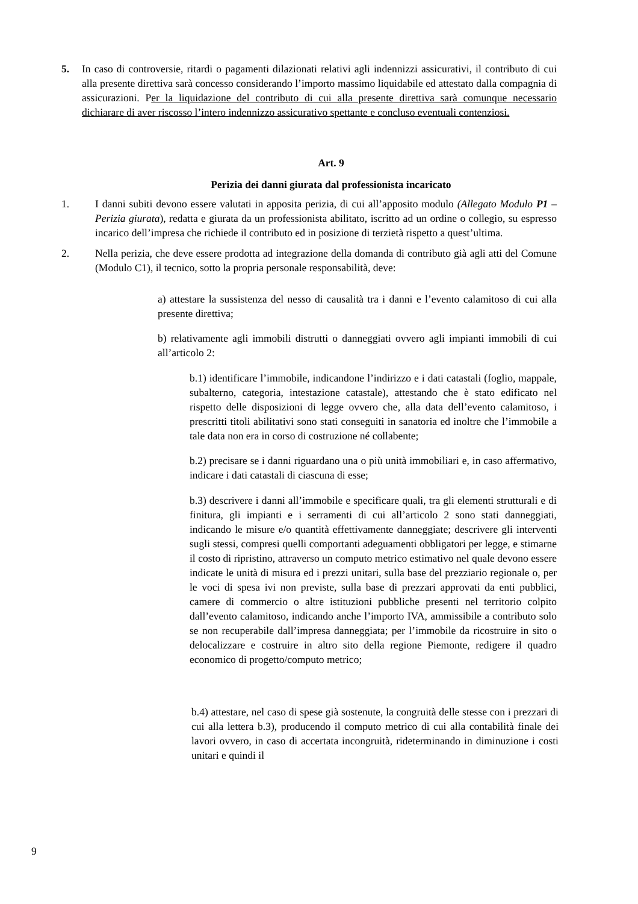5. In caso di controversie, ritardi o pagamenti dilazionati relativi agli indennizzi assicurativi, il contributo di cui alla presente direttiva sarà concesso considerando l’importo massimo liquidabile ed attestato dalla compagnia di assicurazioni. Per la liquidazione del contributo di cui alla presente direttiva sarà comunque necessario dichiarare di aver riscosso l’intero indennizzo assicurativo spettante e concluso eventuali contenziosi.
Art. 9
Perizia dei danni giurata dal professionista incaricato
1. I danni subiti devono essere valutati in apposita perizia, di cui all’apposito modulo (Allegato Modulo P1 – Perizia giurata), redatta e giurata da un professionista abilitato, iscritto ad un ordine o collegio, su espresso incarico dell’impresa che richiede il contributo ed in posizione di terzietà rispetto a quest’ultima.
2. Nella perizia, che deve essere prodotta ad integrazione della domanda di contributo già agli atti del Comune (Modulo C1), il tecnico, sotto la propria personale responsabilità, deve:
a) attestare la sussistenza del nesso di causalità tra i danni e l’evento calamitoso di cui alla presente direttiva;
b) relativamente agli immobili distrutti o danneggiati ovvero agli impianti immobili di cui all’articolo 2:
b.1) identificare l’immobile, indicandone l’indirizzo e i dati catastali (foglio, mappale, subalterno, categoria, intestazione catastale), attestando che è stato edificato nel rispetto delle disposizioni di legge ovvero che, alla data dell’evento calamitoso, i prescritti titoli abilitativi sono stati conseguiti in sanatoria ed inoltre che l’immobile a tale data non era in corso di costruzione né collabente;
b.2) precisare se i danni riguardano una o più unità immobiliari e, in caso affermativo, indicare i dati catastali di ciascuna di esse;
b.3) descrivere i danni all’immobile e specificare quali, tra gli elementi strutturali e di finitura, gli impianti e i serramenti di cui all’articolo 2 sono stati danneggiati, indicando le misure e/o quantità effettivamente danneggiate; descrivere gli interventi sugli stessi, compresi quelli comportanti adeguamenti obbligatori per legge, e stimarne il costo di ripristino, attraverso un computo metrico estimativo nel quale devono essere indicate le unità di misura ed i prezzi unitari, sulla base del prezziario regionale o, per le voci di spesa ivi non previste, sulla base di prezzari approvati da enti pubblici, camere di commercio o altre istituzioni pubbliche presenti nel territorio colpito dall’evento calamitoso, indicando anche l’importo IVA, ammissibile a contributo solo se non recuperabile dall’impresa danneggiata; per l’immobile da ricostruire in sito o delocalizzare e costruire in altro sito della regione Piemonte, redigere il quadro economico di progetto/computo metrico;
b.4) attestare, nel caso di spese già sostenute, la congruità delle stesse con i prezzari di cui alla lettera b.3), producendo il computo metrico di cui alla contabilità finale dei lavori ovvero, in caso di accertata incongruità, rideterminando in diminuzione i costi unitari e quindi il
9